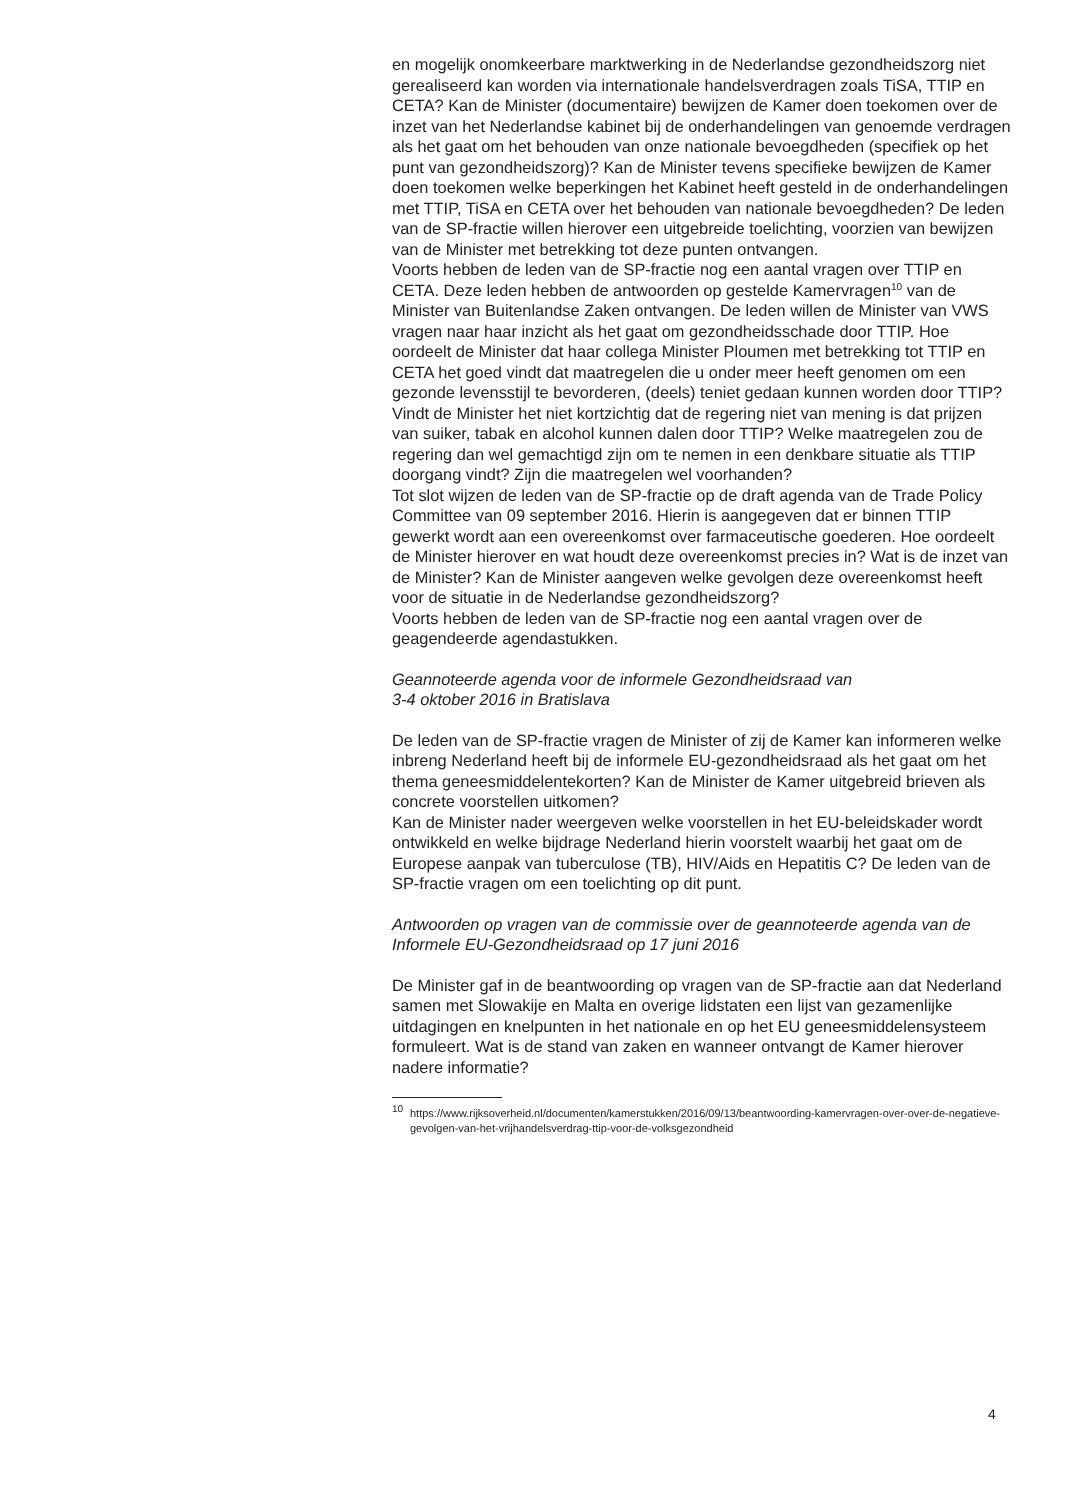en mogelijk onomkeerbare marktwerking in de Nederlandse gezond­heidszorg niet gerealiseerd kan worden via internationale handelsver­dragen zoals TiSA, TTIP en CETA? Kan de Minister (documentaire) bewijzen de Kamer doen toekomen over de inzet van het Nederlandse kabinet bij de onderhandelingen van genoemde verdragen als het gaat om het behouden van onze nationale bevoegdheden (specifiek op het punt van gezondheidszorg)? Kan de Minister tevens specifieke bewijzen de Kamer doen toekomen welke beperkingen het Kabinet heeft gesteld in de onderhandelingen met TTIP, TiSA en CETA over het behouden van nationale bevoegdheden? De leden van de SP-fractie willen hierover een uitgebreide toelichting, voorzien van bewijzen van de Minister met betrekking tot deze punten ontvangen.
Voorts hebben de leden van de SP-fractie nog een aantal vragen over TTIP en CETA. Deze leden hebben de antwoorden op gestelde Kamervragen<sup>10</sup> van de Minister van Buitenlandse Zaken ontvangen. De leden willen de Minister van VWS vragen naar haar inzicht als het gaat om gezondheids­schade door TTIP. Hoe oordeelt de Minister dat haar collega Minister Ploumen met betrekking tot TTIP en CETA het goed vindt dat maatregelen die u onder meer heeft genomen om een gezonde levensstijl te bevor­deren, (deels) teniet gedaan kunnen worden door TTIP? Vindt de Minister het niet kortzichtig dat de regering niet van mening is dat prijzen van suiker, tabak en alcohol kunnen dalen door TTIP? Welke maatregelen zou de regering dan wel gemachtigd zijn om te nemen in een denkbare situatie als TTIP doorgang vindt? Zijn die maatregelen wel voorhanden?
Tot slot wijzen de leden van de SP-fractie op de draft agenda van de Trade Policy Committee van 09 september 2016. Hierin is aangegeven dat er binnen TTIP gewerkt wordt aan een overeenkomst over farmaceutische goederen. Hoe oordeelt de Minister hierover en wat houdt deze overeen­komst precies in? Wat is de inzet van de Minister? Kan de Minister aangeven welke gevolgen deze overeenkomst heeft voor de situatie in de Nederlandse gezondheidszorg?
Voorts hebben de leden van de SP-fractie nog een aantal vragen over de geagendeerde agendastukken.
Geannoteerde agenda voor de informele Gezondheidsraad van
3-4 oktober 2016 in Bratislava
De leden van de SP-fractie vragen de Minister of zij de Kamer kan informeren welke inbreng Nederland heeft bij de informele EU-gezondheidsraad als het gaat om het thema geneesmiddelentekorten? Kan de Minister de Kamer uitgebreid brieven als concrete voorstellen uitkomen?
Kan de Minister nader weergeven welke voorstellen in het EU-beleidskader wordt ontwikkeld en welke bijdrage Nederland hierin voorstelt waarbij het gaat om de Europese aanpak van tuberculose (TB), HIV/Aids en Hepatitis C? De leden van de SP-fractie vragen om een toelichting op dit punt.
Antwoorden op vragen van de commissie over de geannoteerde agenda van de Informele EU-Gezondheidsraad op 17 juni 2016
De Minister gaf in de beantwoording op vragen van de SP-fractie aan dat Nederland samen met Slowakije en Malta en overige lidstaten een lijst van gezamenlijke uitdagingen en knelpunten in het nationale en op het EU geneesmiddelensysteem formuleert. Wat is de stand van zaken en wanneer ontvangt de Kamer hierover nadere informatie?
<sup>10</sup>
https://www.rijksoverheid.nl/documenten/kamerstukken/2016/09/13/beantwoording-kamervragen-over-over-de-negatieve-gevolgen-van-het-vrijhandelsverdrag-ttip-voor-de-volksgezondheid
4